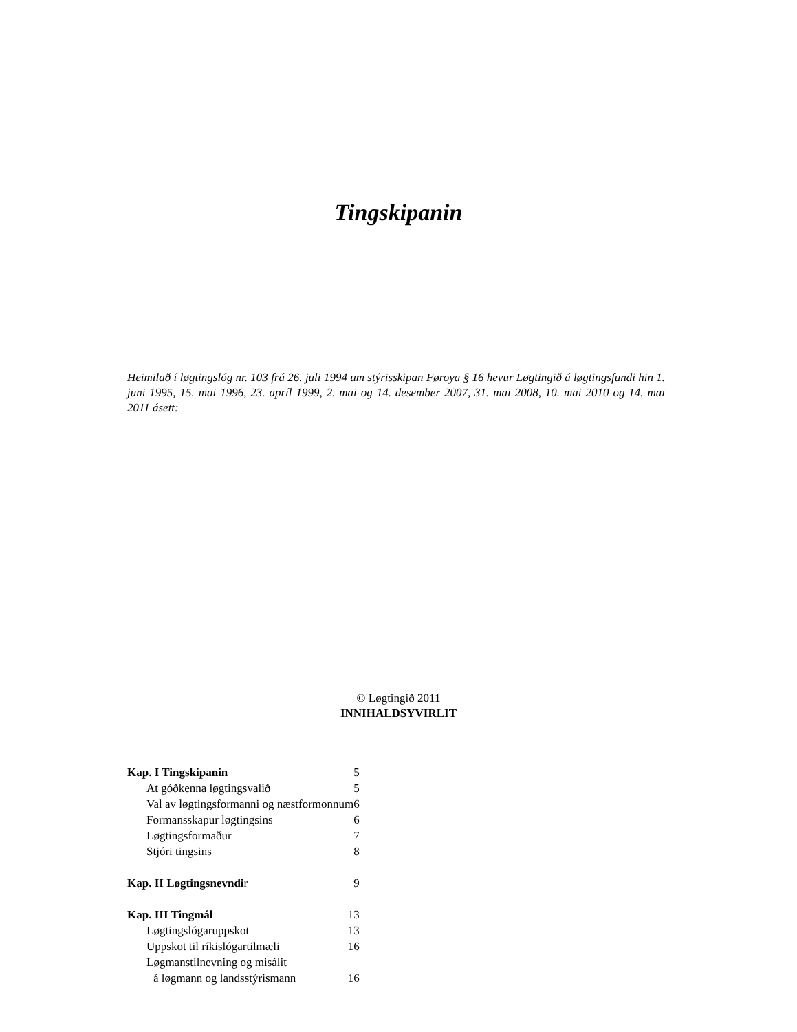Tingskipanin
Heimilað í løgtingslóg nr. 103 frá 26. juli 1994 um stýrisskipan Føroya § 16 hevur Løgtingið á løgtingsfundi hin 1. juni 1995, 15. mai 1996, 23. apríl 1999, 2. mai og 14. desember 2007, 31. mai 2008, 10. mai 2010 og 14. mai 2011 ásett:
© Løgtingið 2011
INNIHALDSYVIRLIT
| Kap. I Tingskipanin | 5 |
| At góðkenna løgtingsvalið | 5 |
| Val av løgtingsformanni og næstformonnum6 | |
| Formansskapur løgtingsins | 6 |
| Løgtingsformaður | 7 |
| Stjóri tingsins | 8 |
| Kap. II Løgtingsnevndi r | 9 |
| Kap. III Tingmál | 13 |
| Løgtingslógaruppskot | 13 |
| Uppskot til ríkislógartilmæli | 16 |
| Løgmanstilnevning og misálit | |
| á løgmann og landsstýrismann | 16 |